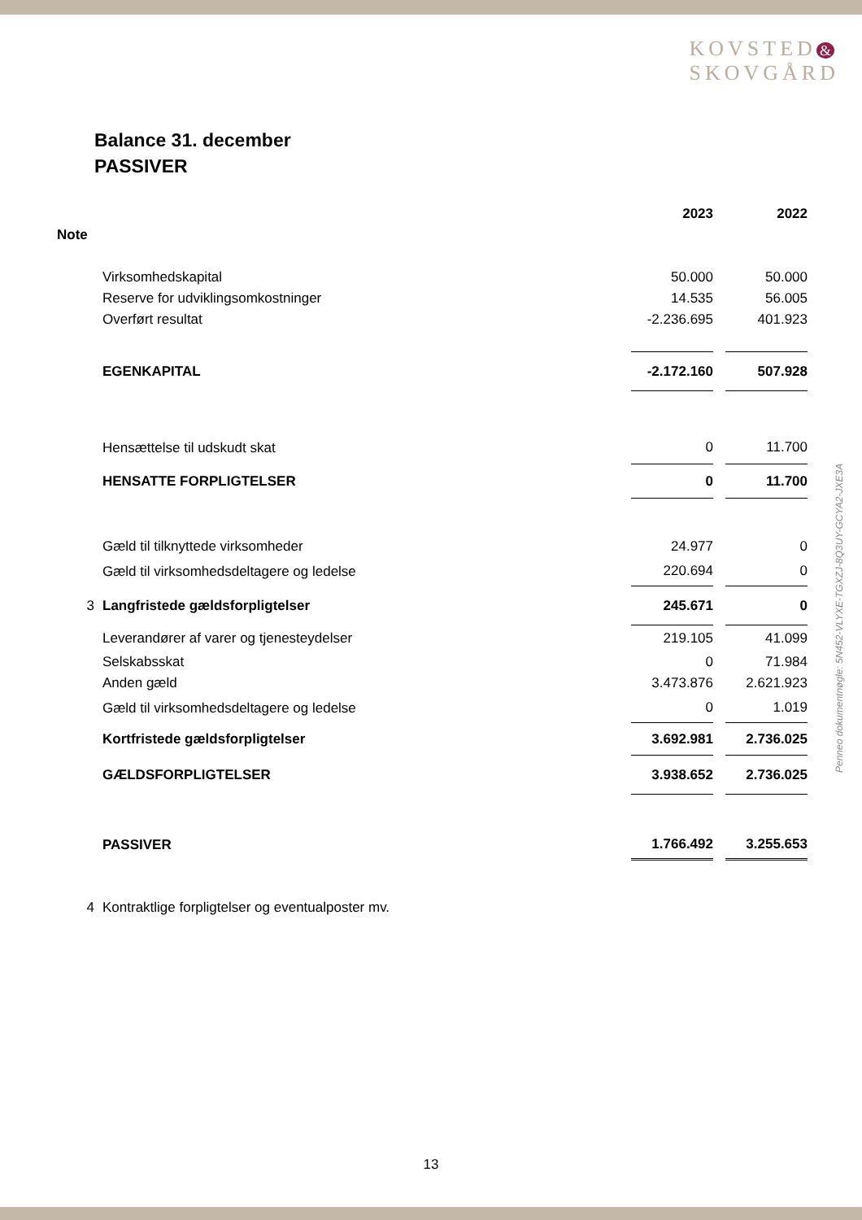KOVSTED &
SKOVGÅRD
Balance 31. december
PASSIVER
| | | 2023 | | 2022 |
| Note | | | | |
| | Virksomhedskapital | 50.000 | | 50.000 |
| | Reserve for udviklingsomkostninger | 14.535 | | 56.005 |
| | Overført resultat | -2.236.695 | | 401.923 |
| | EGENKAPITAL | -2.172.160 | | 507.928 |
| | Hensættelse til udskudt skat | 0 | | 11.700 |
| | HENSATTE FORPLIGTELSER | 0 | | 11.700 |
| | Gæld til tilknyttede virksomheder | 24.977 | | 0 |
| | Gæld til virksomhedsdeltagere og ledelse | 220.694 | | 0 |
| 3 | Langfristede gældsforpligtelser | 245.671 | | 0 |
| | Leverandører af varer og tjenesteydelser | 219.105 | | 41.099 |
| | Selskabsskat | 0 | | 71.984 |
| | Anden gæld | 3.473.876 | | 2.621.923 |
| | Gæld til virksomhedsdeltagere og ledelse | 0 | | 1.019 |
| | Kortfristede gældsforpligtelser | 3.692.981 | | 2.736.025 |
| | GÆLDSFORPLIGTELSER | 3.938.652 | | 2.736.025 |
| | PASSIVER | 1.766.492 | | 3.255.653 |
| 4 | Kontraktlige forpligtelser og eventualposter mv. | | | |
Penneo dokumentnøgle: 5N452-VLYXE-TGXZJ-8Q3UY-GCYA2-JXE3A
13